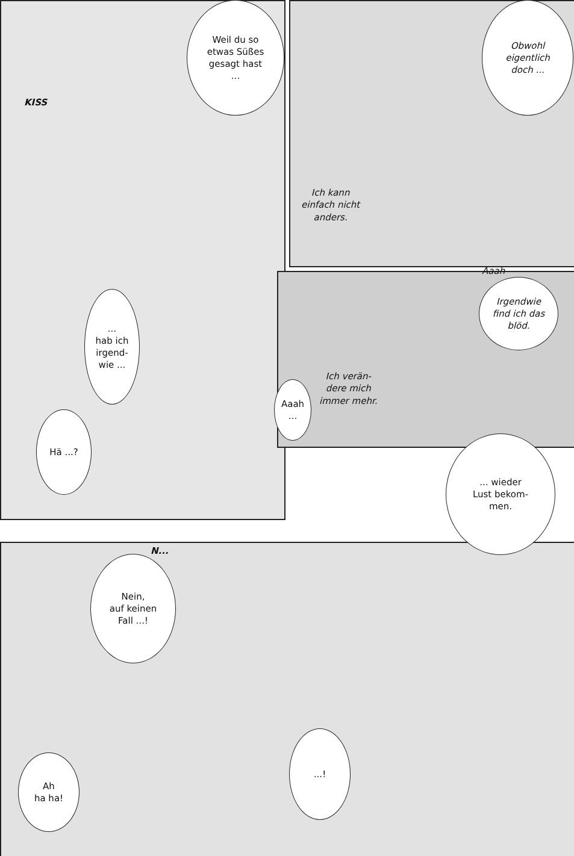KISS
Weil du so
etwas Süßes
gesagt hast
...
Obwohl
eigentlich
doch ...
Ich kann
einfach nicht
anders.
...
hab ich
irgend-
wie ...
Aaah
Irgendwie
find ich das
blöd.
Ich verän-
dere mich
immer mehr.
Aaah
...
Hä ...?
... wieder
Lust bekom-
men.
N...
Nein,
auf keinen
Fall ...!
...!
Ah
ha ha!